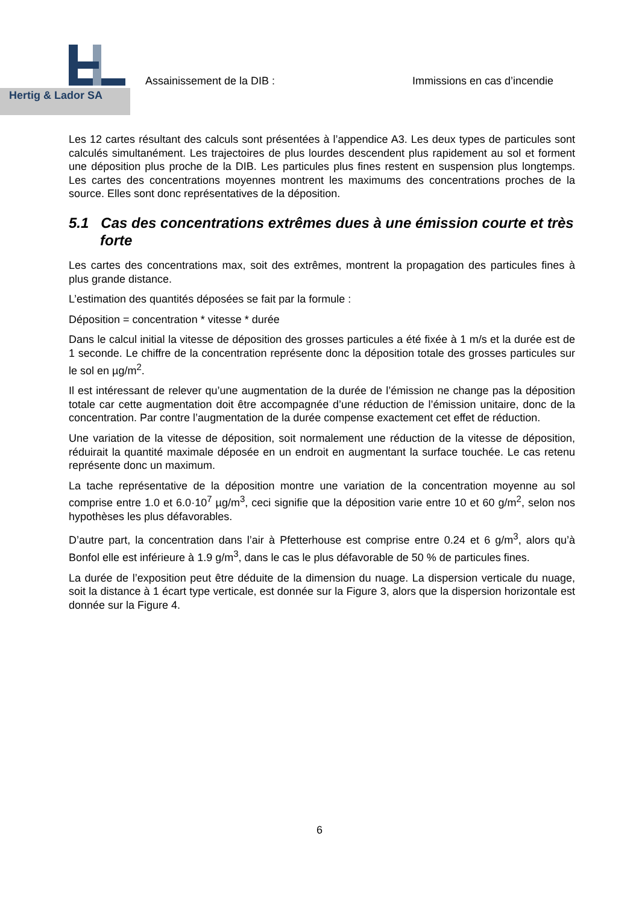Hertig & Lador SA
Assainissement de la DIB : Immissions en cas d’incendie
Les 12 cartes résultant des calculs sont présentées à l’appendice A3. Les deux types de particules sont calculés simultanément. Les trajectoires de plus lourdes descendent plus rapidement au sol et forment une déposition plus proche de la DIB. Les particules plus fines restent en suspension plus longtemps. Les cartes des concentrations moyennes montrent les maximums des concentrations proches de la source. Elles sont donc représentatives de la déposition.
5.1 Cas des concentrations extrêmes dues à une émission courte et très forte
Les cartes des concentrations max, soit des extrêmes, montrent la propagation des particules fines à plus grande distance.
L’estimation des quantités déposées se fait par la formule :
Déposition = concentration * vitesse * durée
Dans le calcul initial la vitesse de déposition des grosses particules a été fixée à 1 m/s et la durée est de 1 seconde. Le chiffre de la concentration représente donc la déposition totale des grosses particules sur le sol en µg/m<sup>2</sup>.
Il est intéressant de relever qu’une augmentation de la durée de l’émission ne change pas la déposition totale car cette augmentation doit être accompagnée d’une réduction de l’émission unitaire, donc de la concentration. Par contre l’augmentation de la durée compense exactement cet effet de réduction.
Une variation de la vitesse de déposition, soit normalement une réduction de la vitesse de déposition, réduirait la quantité maximale déposée en un endroit en augmentant la surface touchée. Le cas retenu représente donc un maximum.
La tache représentative de la déposition montre une variation de la concentration moyenne au sol comprise entre 1.0 et 6.0·10<sup>7</sup> µg/m<sup>3</sup>, ceci signifie que la déposition varie entre 10 et 60 g/m<sup>2</sup>, selon nos hypothèses les plus défavorables.
D’autre part, la concentration dans l’air à Pfetterhouse est comprise entre 0.24 et 6 g/m<sup>3</sup>, alors qu’à Bonfol elle est inférieure à 1.9 g/m<sup>3</sup>, dans le cas le plus défavorable de 50 % de particules fines.
La durée de l’exposition peut être déduite de la dimension du nuage. La dispersion verticale du nuage, soit la distance à 1 écart type verticale, est donnée sur la Figure 3, alors que la dispersion horizontale est donnée sur la Figure 4.
6